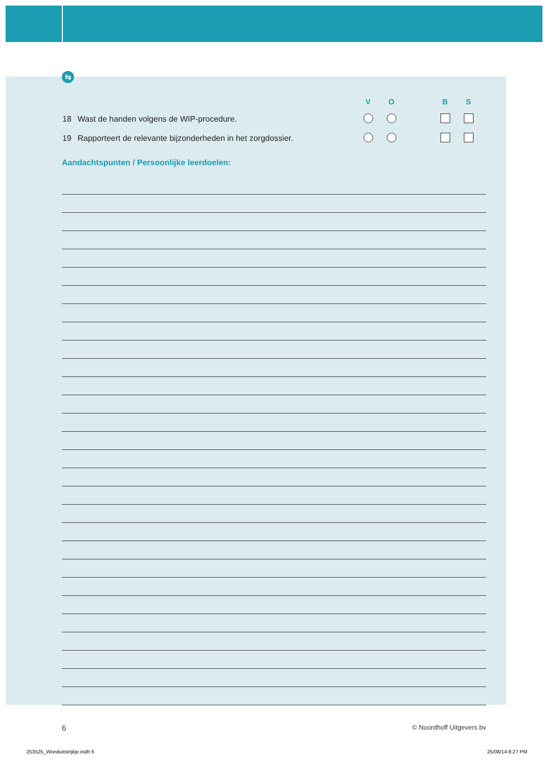⇆
| | | V | O | | B | S | |
| --- | --- | --- | --- | --- | --- | --- | --- |
| 18 | Wast de handen volgens de WIP-procedure. | | | | | | |
| 19 | Rapporteert de relevante bijzonderheden in het zorgdossier. | | | | | | |
Aandachtspunten / Persoonlijke leerdoelen:
6 © Noordhoff Uitgevers bv
253525_Wonduitstrijkje.indb 6 25/08/14 8:27 PM